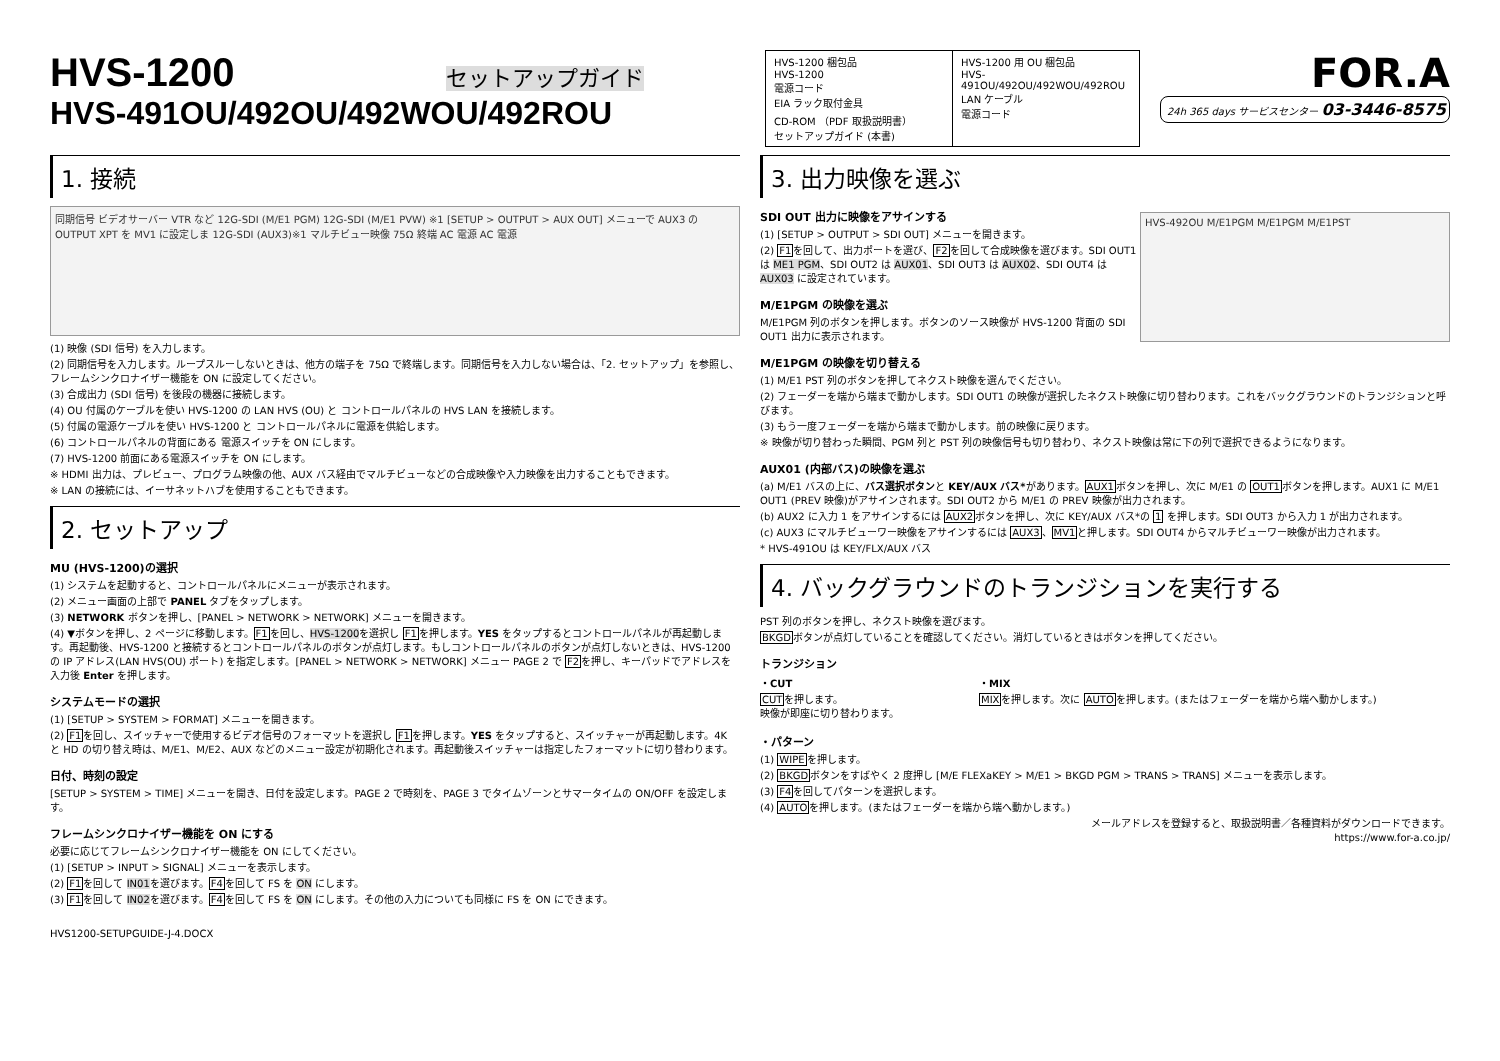HVS-1200 セットアップガイド
HVS-491OU/492OU/492WOU/492ROU
| HVS-1200 梱包品 HVS-1200 電源コード EIA ラック取付金具 CD-ROM （PDF 取扱説明書） セットアップガイド (本書) | HVS-1200 用 OU 梱包品 HVS-491OU/492OU/492WOU/492ROU LAN ケーブル 電源コード |
FOR.A
24h 365 days サービスセンター 03-3446-8575
1. 接続
同期信号 ビデオサーバー VTR など 12G-SDI (M/E1 PGM) 12G-SDI (M/E1 PVW) ※1 [SETUP > OUTPUT > AUX OUT] メニューで AUX3 の OUTPUT XPT を MV1 に設定しま 12G-SDI (AUX3)※1 マルチビュー映像 75Ω 終端 AC 電源 AC 電源
(1) 映像 (SDI 信号) を入力します。
(2) 同期信号を入力します。ループスルーしないときは、他方の端子を 75Ω で終端します。同期信号を入力しない場合は、「2. セットアップ」を参照し、フレームシンクロナイザー機能を ON に設定してください。
(3) 合成出力 (SDI 信号) を後段の機器に接続します。
(4) OU 付属のケーブルを使い HVS-1200 の LAN HVS (OU) と コントロールパネルの HVS LAN を接続します。
(5) 付属の電源ケーブルを使い HVS-1200 と コントロールパネルに電源を供給します。
(6) コントロールパネルの背面にある 電源スイッチを ON にします。
(7) HVS-1200 前面にある電源スイッチを ON にします。
※ HDMI 出力は、プレビュー、プログラム映像の他、AUX バス経由でマルチビューなどの合成映像や入力映像を出力することもできます。
※ LAN の接続には、イーサネットハブを使用することもできます。
2. セットアップ
MU (HVS-1200)の選択
(1) システムを起動すると、コントロールパネルにメニューが表示されます。
(2) メニュー画面の上部で PANEL タブをタップします。
(3) NETWORK ボタンを押し、[PANEL > NETWORK > NETWORK] メニューを開きます。
(4) ▼ボタンを押し、2 ページに移動します。F1を回し、HVS-1200を選択し F1を押します。YES をタップするとコントロールパネルが再起動します。再起動後、HVS-1200 と接続するとコントロールパネルのボタンが点灯します。もしコントロールパネルのボタンが点灯しないときは、HVS-1200 の IP アドレス(LAN HVS(OU) ポート) を指定します。[PANEL > NETWORK > NETWORK] メニュー PAGE 2 で F2を押し、キーパッドでアドレスを入力後 Enter を押します。
システムモードの選択
(1) [SETUP > SYSTEM > FORMAT] メニューを開きます。
(2) F1を回し、スイッチャーで使用するビデオ信号のフォーマットを選択し F1を押します。YES をタップすると、スイッチャーが再起動します。4K と HD の切り替え時は、M/E1、M/E2、AUX などのメニュー設定が初期化されます。再起動後スイッチャーは指定したフォーマットに切り替わります。
日付、時刻の設定
[SETUP > SYSTEM > TIME] メニューを開き、日付を設定します。PAGE 2 で時刻を、PAGE 3 でタイムゾーンとサマータイムの ON/OFF を設定します。
フレームシンクロナイザー機能を ON にする
必要に応じてフレームシンクロナイザー機能を ON にしてください。
(1) [SETUP > INPUT > SIGNAL] メニューを表示します。
(2) F1を回して IN01を選びます。F4を回して FS を ON にします。
(3) F1を回して IN02を選びます。F4を回して FS を ON にします。その他の入力についても同様に FS を ON にできます。
HVS1200-SETUPGUIDE-J-4.DOCX
3. 出力映像を選ぶ
HVS-492OU M/E1PGM M/E1PGM M/E1PST
SDI OUT 出力に映像をアサインする
(1) [SETUP > OUTPUT > SDI OUT] メニューを開きます。
(2) F1を回して、出力ポートを選び、F2を回して合成映像を選びます。SDI OUT1 は ME1 PGM、SDI OUT2 は AUX01、SDI OUT3 は AUX02、SDI OUT4 は AUX03 に設定されています。
M/E1PGM の映像を選ぶ
M/E1PGM 列のボタンを押します。ボタンのソース映像が HVS-1200 背面の SDI OUT1 出力に表示されます。
M/E1PGM の映像を切り替える
(1) M/E1 PST 列のボタンを押してネクスト映像を選んでください。
(2) フェーダーを端から端まで動かします。SDI OUT1 の映像が選択したネクスト映像に切り替わります。これをバックグラウンドのトランジションと呼びます。
(3) もう一度フェーダーを端から端まで動かします。前の映像に戻ります。
※ 映像が切り替わった瞬間、PGM 列と PST 列の映像信号も切り替わり、ネクスト映像は常に下の列で選択できるようになります。
AUX01 (内部バス)の映像を選ぶ
(a) M/E1 バスの上に、バス選択ボタンと KEY/AUX バス*があります。AUX1ボタンを押し、次に M/E1 の OUT1ボタンを押します。AUX1 に M/E1 OUT1 (PREV 映像)がアサインされます。SDI OUT2 から M/E1 の PREV 映像が出力されます。
(b) AUX2 に入力 1 をアサインするには AUX2ボタンを押し、次に KEY/AUX バス*の 1 を押します。SDI OUT3 から入力 1 が出力されます。
(c) AUX3 にマルチビューワー映像をアサインするには AUX3、MV1と押します。SDI OUT4 からマルチビューワー映像が出力されます。
* HVS-491OU は KEY/FLX/AUX バス
4. バックグラウンドのトランジションを実行する
PST 列のボタンを押し、ネクスト映像を選びます。
BKGDボタンが点灯していることを確認してください。消灯しているときはボタンを押してください。
トランジション
・CUT
CUTを押します。
映像が即座に切り替わります。
・MIX
MIXを押します。次に AUTOを押します。(またはフェーダーを端から端へ動かします。)
・パターン
(1) WIPEを押します。
(2) BKGDボタンをすばやく 2 度押し [M/E FLEXaKEY > M/E1 > BKGD PGM > TRANS > TRANS] メニューを表示します。
(3) F4を回してパターンを選択します。
(4) AUTOを押します。(またはフェーダーを端から端へ動かします。)
メールアドレスを登録すると、取扱説明書／各種資料がダウンロードできます。
https://www.for-a.co.jp/